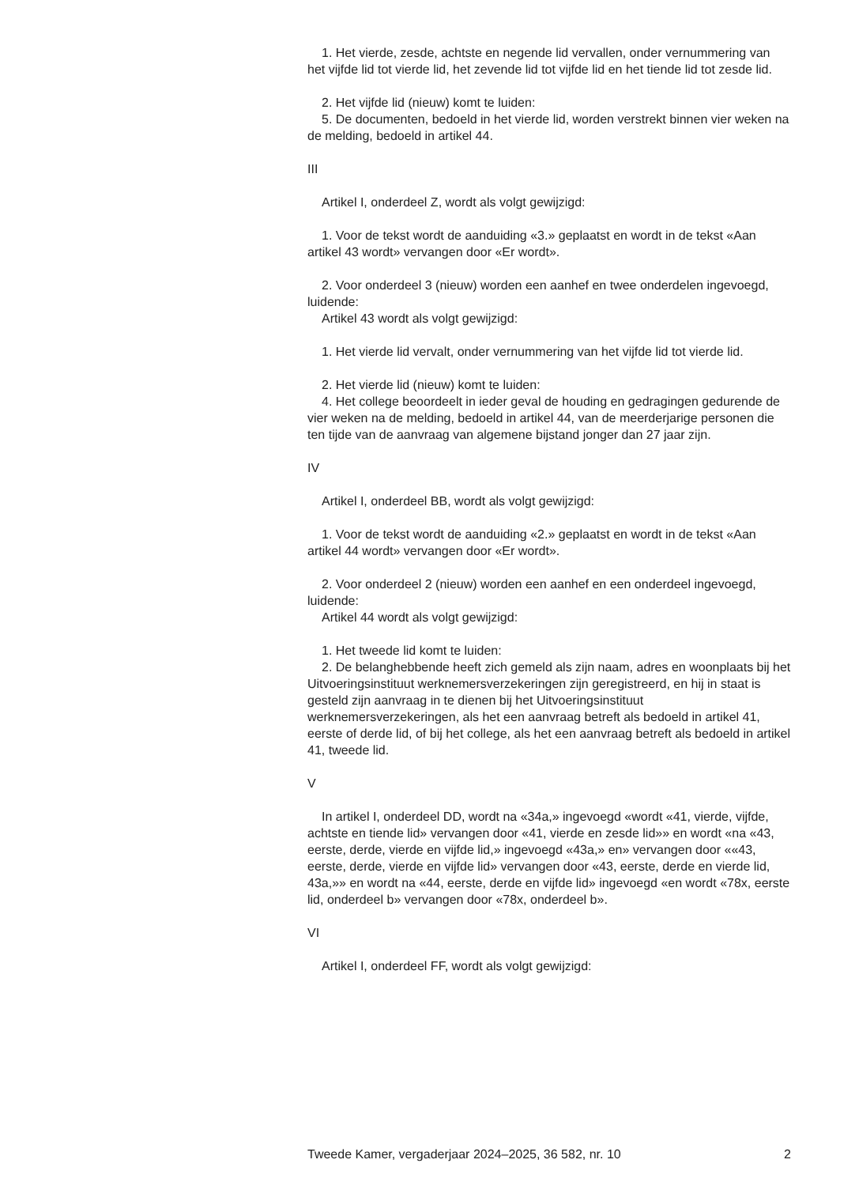1. Het vierde, zesde, achtste en negende lid vervallen, onder vernummering van het vijfde lid tot vierde lid, het zevende lid tot vijfde lid en het tiende lid tot zesde lid.
2. Het vijfde lid (nieuw) komt te luiden:
5. De documenten, bedoeld in het vierde lid, worden verstrekt binnen vier weken na de melding, bedoeld in artikel 44.
III
Artikel I, onderdeel Z, wordt als volgt gewijzigd:
1. Voor de tekst wordt de aanduiding «3.» geplaatst en wordt in de tekst «Aan artikel 43 wordt» vervangen door «Er wordt».
2. Voor onderdeel 3 (nieuw) worden een aanhef en twee onderdelen ingevoegd, luidende:
Artikel 43 wordt als volgt gewijzigd:
1. Het vierde lid vervalt, onder vernummering van het vijfde lid tot vierde lid.
2. Het vierde lid (nieuw) komt te luiden:
4. Het college beoordeelt in ieder geval de houding en gedragingen gedurende de vier weken na de melding, bedoeld in artikel 44, van de meerderjarige personen die ten tijde van de aanvraag van algemene bijstand jonger dan 27 jaar zijn.
IV
Artikel I, onderdeel BB, wordt als volgt gewijzigd:
1. Voor de tekst wordt de aanduiding «2.» geplaatst en wordt in de tekst «Aan artikel 44 wordt» vervangen door «Er wordt».
2. Voor onderdeel 2 (nieuw) worden een aanhef en een onderdeel ingevoegd, luidende:
Artikel 44 wordt als volgt gewijzigd:
1. Het tweede lid komt te luiden:
2. De belanghebbende heeft zich gemeld als zijn naam, adres en woonplaats bij het Uitvoeringsinstituut werknemersverzekeringen zijn geregistreerd, en hij in staat is gesteld zijn aanvraag in te dienen bij het Uitvoeringsinstituut werknemersverzekeringen, als het een aanvraag betreft als bedoeld in artikel 41, eerste of derde lid, of bij het college, als het een aanvraag betreft als bedoeld in artikel 41, tweede lid.
V
In artikel I, onderdeel DD, wordt na «34a,» ingevoegd «wordt «41, vierde, vijfde, achtste en tiende lid» vervangen door «41, vierde en zesde lid»» en wordt «na «43, eerste, derde, vierde en vijfde lid,» ingevoegd «43a,» en» vervangen door ««43, eerste, derde, vierde en vijfde lid» vervangen door «43, eerste, derde en vierde lid, 43a,»» en wordt na «44, eerste, derde en vijfde lid» ingevoegd «en wordt «78x, eerste lid, onderdeel b» vervangen door «78x, onderdeel b».
VI
Artikel I, onderdeel FF, wordt als volgt gewijzigd:
Tweede Kamer, vergaderjaar 2024–2025, 36 582, nr. 10 2